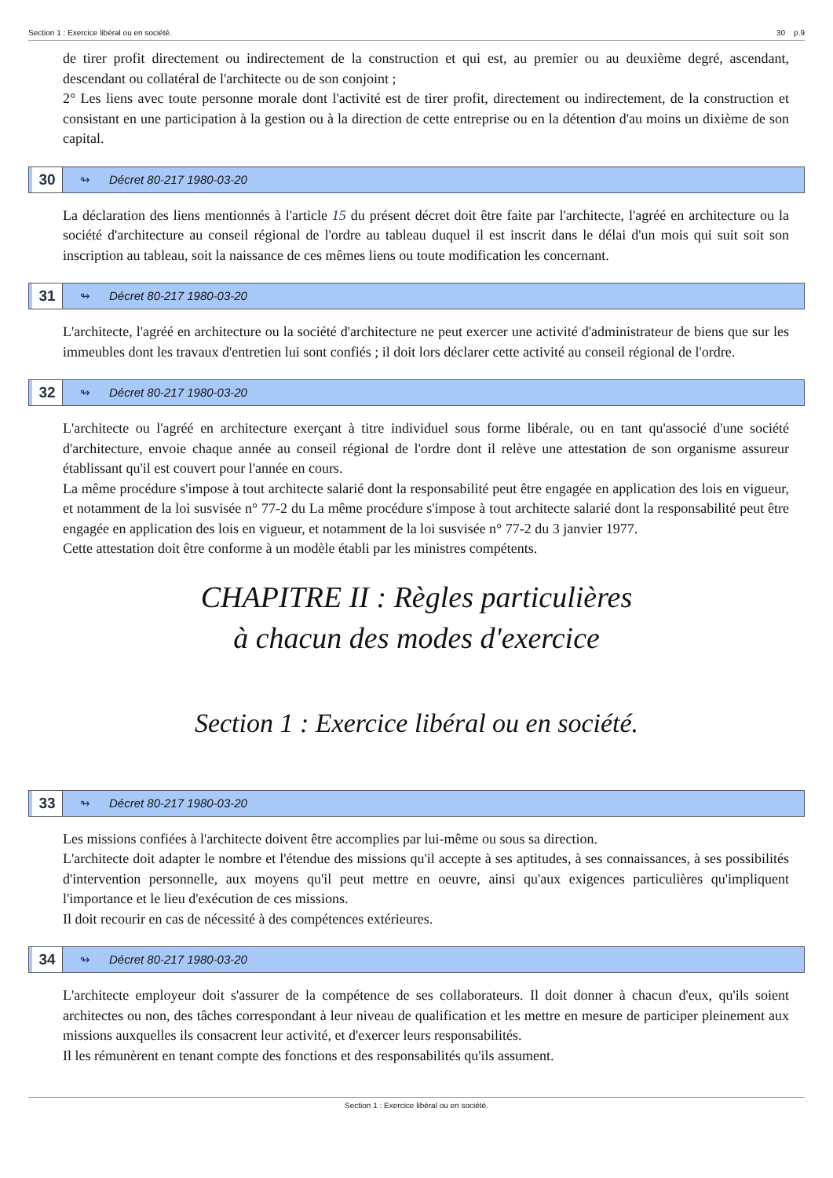Section 1 : Exercice libéral ou en société. 30 p.9
de tirer profit directement ou indirectement de la construction et qui est, au premier ou au deuxième degré, ascendant, descendant ou collatéral de l'architecte ou de son conjoint ;
2° Les liens avec toute personne morale dont l'activité est de tirer profit, directement ou indirectement, de la construction et consistant en une participation à la gestion ou à la direction de cette entreprise ou en la détention d'au moins un dixième de son capital.
30
↬ Décret 80-217 1980-03-20
La déclaration des liens mentionnés à l'article 15 du présent décret doit être faite par l'architecte, l'agréé en architecture ou la société d'architecture au conseil régional de l'ordre au tableau duquel il est inscrit dans le délai d'un mois qui suit soit son inscription au tableau, soit la naissance de ces mêmes liens ou toute modification les concernant.
31
↬ Décret 80-217 1980-03-20
L'architecte, l'agréé en architecture ou la société d'architecture ne peut exercer une activité d'administrateur de biens que sur les immeubles dont les travaux d'entretien lui sont confiés ; il doit lors déclarer cette activité au conseil régional de l'ordre.
32
↬ Décret 80-217 1980-03-20
L'architecte ou l'agréé en architecture exerçant à titre individuel sous forme libérale, ou en tant qu'associé d'une société d'architecture, envoie chaque année au conseil régional de l'ordre dont il relève une attestation de son organisme assureur établissant qu'il est couvert pour l'année en cours.
La même procédure s'impose à tout architecte salarié dont la responsabilité peut être engagée en application des lois en vigueur, et notamment de la loi susvisée n° 77-2 du La même procédure s'impose à tout architecte salarié dont la responsabilité peut être engagée en application des lois en vigueur, et notamment de la loi susvisée n° 77-2 du 3 janvier 1977.
Cette attestation doit être conforme à un modèle établi par les ministres compétents.
CHAPITRE II : Règles particulières
à chacun des modes d'exercice
Section 1 : Exercice libéral ou en société.
33
↬ Décret 80-217 1980-03-20
Les missions confiées à l'architecte doivent être accomplies par lui-même ou sous sa direction.
L'architecte doit adapter le nombre et l'étendue des missions qu'il accepte à ses aptitudes, à ses connaissances, à ses possibilités d'intervention personnelle, aux moyens qu'il peut mettre en oeuvre, ainsi qu'aux exigences particulières qu'impliquent l'importance et le lieu d'exécution de ces missions.
Il doit recourir en cas de nécessité à des compétences extérieures.
34
↬ Décret 80-217 1980-03-20
L'architecte employeur doit s'assurer de la compétence de ses collaborateurs. Il doit donner à chacun d'eux, qu'ils soient architectes ou non, des tâches correspondant à leur niveau de qualification et les mettre en mesure de participer pleinement aux missions auxquelles ils consacrent leur activité, et d'exercer leurs responsabilités.
Il les rémunèrent en tenant compte des fonctions et des responsabilités qu'ils assument.
Section 1 : Exercice libéral ou en société.